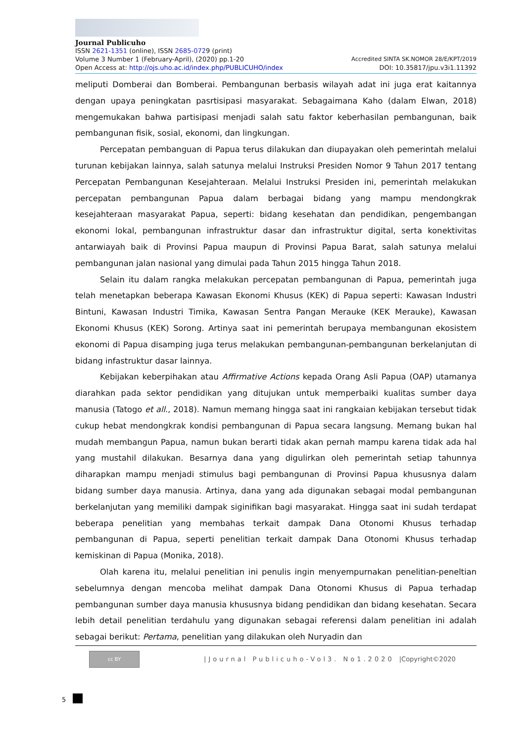Journal Publicuho
ISSN 2621-1351 (online), ISSN 2685-0729 (print)
Volume 3 Number 1 (February-April), (2020) pp.1-20 Accredited SINTA SK.NOMOR 28/E/KPT/2019
Open Access at: http://ojs.uho.ac.id/index.php/PUBLICUHO/index DOI: 10.35817/jpu.v3i1.11392
meliputi Domberai dan Bomberai. Pembangunan berbasis wilayah adat ini juga erat kaitannya dengan upaya peningkatan pasrtisipasi masyarakat. Sebagaimana Kaho (dalam Elwan, 2018) mengemukakan bahwa partisipasi menjadi salah satu faktor keberhasilan pembangunan, baik pembangunan fisik, sosial, ekonomi, dan lingkungan.
Percepatan pembanguan di Papua terus dilakukan dan diupayakan oleh pemerintah melalui turunan kebijakan lainnya, salah satunya melalui Instruksi Presiden Nomor 9 Tahun 2017 tentang Percepatan Pembangunan Kesejahteraan. Melalui Instruksi Presiden ini, pemerintah melakukan percepatan pembangunan Papua dalam berbagai bidang yang mampu mendongkrak kesejahteraan masyarakat Papua, seperti: bidang kesehatan dan pendidikan, pengembangan ekonomi lokal, pembangunan infrastruktur dasar dan infrastruktur digital, serta konektivitas antarwiayah baik di Provinsi Papua maupun di Provinsi Papua Barat, salah satunya melalui pembangunan jalan nasional yang dimulai pada Tahun 2015 hingga Tahun 2018.
Selain itu dalam rangka melakukan percepatan pembangunan di Papua, pemerintah juga telah menetapkan beberapa Kawasan Ekonomi Khusus (KEK) di Papua seperti: Kawasan Industri Bintuni, Kawasan Industri Timika, Kawasan Sentra Pangan Merauke (KEK Merauke), Kawasan Ekonomi Khusus (KEK) Sorong. Artinya saat ini pemerintah berupaya membangunan ekosistem ekonomi di Papua disamping juga terus melakukan pembangunan-pembangunan berkelanjutan di bidang infastruktur dasar lainnya.
Kebijakan keberpihakan atau Affirmative Actions kepada Orang Asli Papua (OAP) utamanya diarahkan pada sektor pendidikan yang ditujukan untuk memperbaiki kualitas sumber daya manusia (Tatogo et all., 2018). Namun memang hingga saat ini rangkaian kebijakan tersebut tidak cukup hebat mendongkrak kondisi pembangunan di Papua secara langsung. Memang bukan hal mudah membangun Papua, namun bukan berarti tidak akan pernah mampu karena tidak ada hal yang mustahil dilakukan. Besarnya dana yang digulirkan oleh pemerintah setiap tahunnya diharapkan mampu menjadi stimulus bagi pembangunan di Provinsi Papua khususnya dalam bidang sumber daya manusia. Artinya, dana yang ada digunakan sebagai modal pembangunan berkelanjutan yang memiliki dampak siginifikan bagi masyarakat. Hingga saat ini sudah terdapat beberapa penelitian yang membahas terkait dampak Dana Otonomi Khusus terhadap pembangunan di Papua, seperti penelitian terkait dampak Dana Otonomi Khusus terhadap kemiskinan di Papua (Monika, 2018).
Olah karena itu, melalui penelitian ini penulis ingin menyempurnakan penelitian-peneltian sebelumnya dengan mencoba melihat dampak Dana Otonomi Khusus di Papua terhadap pembangunan sumber daya manusia khususnya bidang pendidikan dan bidang kesehatan. Secara lebih detail penelitian terdahulu yang digunakan sebagai referensi dalam penelitian ini adalah sebagai berikut: Pertama, penelitian yang dilakukan oleh Nuryadin dan
cc BY
|Journal Publicuho-Vol3. No1.2020 |Copyright©2020
5